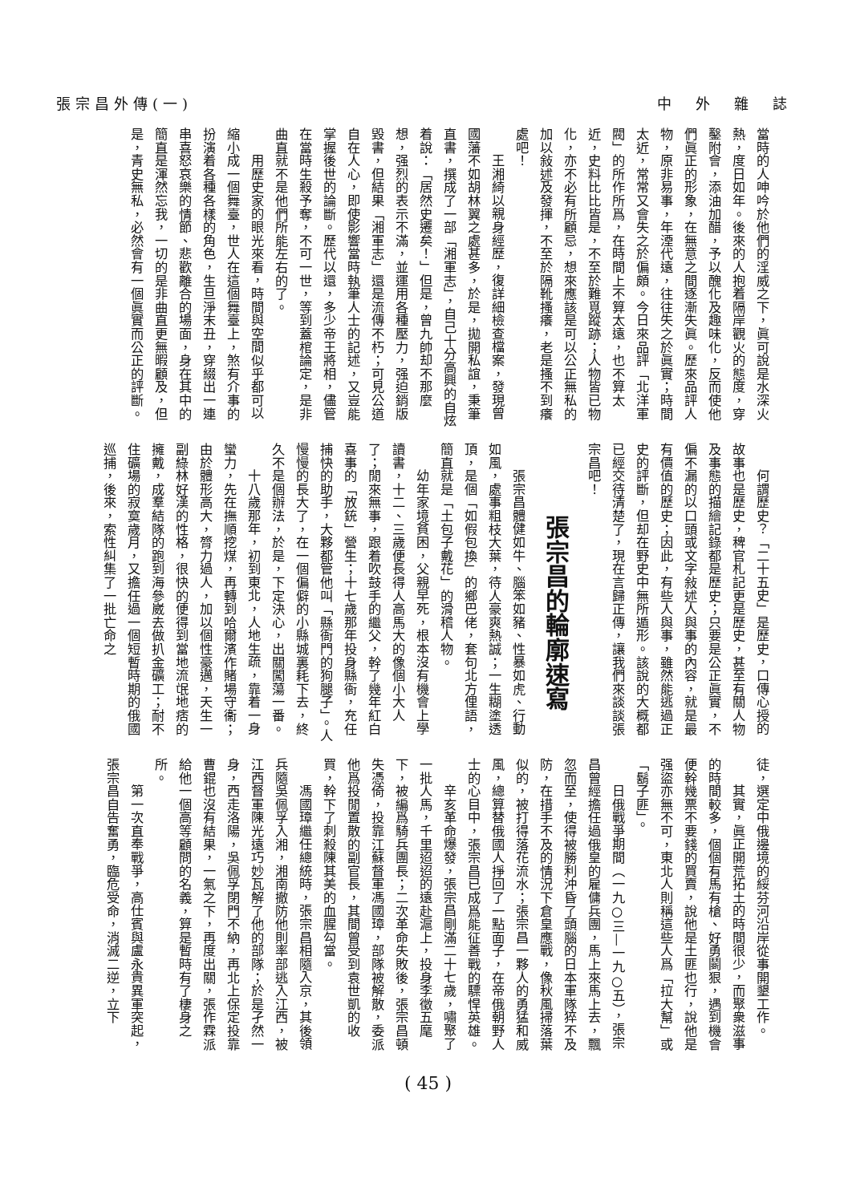中　外　雜　誌 張宗昌外傳(一)
當時的人呻吟於他們的淫威之下，眞可說是水深火熱，度日如年。後來的人抱着隔岸觀火的態度，穿鑿附會，添油加醋，予以醜化及趣味化，反而使他們眞正的形象，在無意之間逐漸失眞。歷來品評人物，原非易事，年湮代遠，往往失之於眞實；時間太近，常常又會失之於偏頗。今日來品評「北洋軍閥」的所作所爲，在時間上不算太遠，也不算太近，史料比比皆是，不至於難覓蹤跡；人物皆已物化，亦不必有所顧忌，想來應該是可以公正無私的加以敍述及發揮，不至於隔靴搔癢，老是搔不到癢處吧！
王湘綺以親身經歷，復詳細檢查檔案，發現曾國藩不如胡林翼之處甚多，於是，拋開私誼，秉筆直書，撰成了一部「湘軍志」，自己十分高興的自炫着說：「居然史遷矣！」但是，曾九帥却不那麼想，强烈的表示不滿，並運用各種壓力，强迫銷版毀書，但結果「湘軍志」還是流傳不朽；可見公道自在人心，即使影響當時執筆人士的記述，又豈能掌握後世的論斷。歷代以還，多少帝王將相，儘管在當時生殺予奪，不可一世，等到蓋棺論定，是非曲直就不是他們所能左右的了。
用歷史家的眼光來看，時間與空間似乎都可以縮小成一個舞臺，世人在這個舞臺上，煞有介事的扮演着各種各樣的角色，生旦淨末丑，穿綴出一連串喜怒哀樂的情節、悲歡離合的場面，身在其中的簡直是渾然忘我，一切的是非曲直更無暇顧及，但是，青史無私，必然會有一個眞實而公正的評斷。
何謂歷史？「二十五史」是歷史，口傳心授的故事也是歷史，稗官札記更是歷史，甚至有關人物及事態的描繪記錄都是歷史；只要是公正眞實，不偏不漏的以口頭或文字敍述人與事的內容，就是最有價值的歷史；因此，有些人與事，雖然能逃過正史的評斷，但却在野史中無所遁形。該說的大概都已經交待清楚了，現在言歸正傳，讓我們來談談張宗昌吧！
張宗昌的輪廓速寫
張宗昌體健如牛、腦笨如豬、性暴如虎、行動如風，處事粗枝大葉，待人豪爽熱誠；一生糊塗透頂，是個「如假包換」的鄉巴佬，套句北方俚語，簡直就是「土包子戴花」的滑稽人物。
幼年家境貧困，父親早死，根本沒有機會上學讀書，十二、三歲便長得人高馬大的像個小大人了；閒來無事，跟着吹鼓手的繼父，幹了幾年紅白喜事的「放銃」營生；十七歲那年投身縣衙，充任捕快的助手，大夥都管他叫「縣衙門的狗腿子」。人慢慢的長大了，在一個偏僻的小縣城裏耗下去，終久不是個辦法，於是，下定決心，出關闖蕩一番。
十八歲那年，初到東北，人地生疏，靠着一身蠻力，先在撫順挖煤，再轉到哈爾濱作賭場守衞；由於體形高大，膂力過人，加以個性豪邁，天生一副綠林好漢的性格，很快的便得到當地流氓地痞的擁戴，成羣結隊的跑到海參崴去做扒金礦工；耐不住礦場的寂寞歲月，又擔任過一個短暫時期的俄國巡捕，後來，索性糾集了一批亡命之
徒，選定中俄邊境的綏芬河沿岸從事開墾工作。
其實，眞正開荒拓土的時間很少，而聚衆滋事的時間較多，個個有馬有槍、好勇鬬狠，遇到機會便幹幾票不要錢的買賣，說他是土匪也行，說他是强盜亦無不可，東北人則稱這些人爲「拉大幫」或「鬍子匪」。
日俄戰爭期間（一九○三—一九○五），張宗昌曾經擔任過俄皇的雇傭兵團，馬上來馬上去，飄忽而至，使得被勝利沖昏了頭腦的日本軍隊猝不及防，在措手不及的情況下倉皇應戰，像秋風掃落葉似的，被打得落花流水；張宗昌一夥人的勇猛和威風，總算替俄國人掙回了一點面子，在帝俄朝野人士的心目中，張宗昌已成爲能征善戰的驃悍英雄。
辛亥革命爆發，張宗昌剛滿二十七歲，嘯聚了一批人馬，千里迢迢的遠赴滬上，投身李徵五麾下，被編爲騎兵團長；二次革命失敗後，張宗昌頓失憑倚，投靠江蘇督軍馮國璋，部隊被解散，委派他爲投閒置散的副官長，其間曾受到袁世凱的收買，幹下了刺殺陳其美的血腥勾當。
馮國璋繼任總統時，張宗昌相隨入京，其後領兵隨吳佩孚入湘，湘南撤防他則率部逃入江西，被江西督軍陳光遠巧妙瓦解了他的部隊；於是孑然一身，西走洛陽，吳佩孚閉門不納，再北上保定投靠曹錕也沒有結果，一氣之下，再度出關，張作霖派給他一個高等顧問的名義，算是暫時有了棲身之所。
第一次直奉戰爭，高仕賓與盧永貴異軍突起，張宗昌自告奮勇，臨危受命，消滅二逆，立下
( 45 )